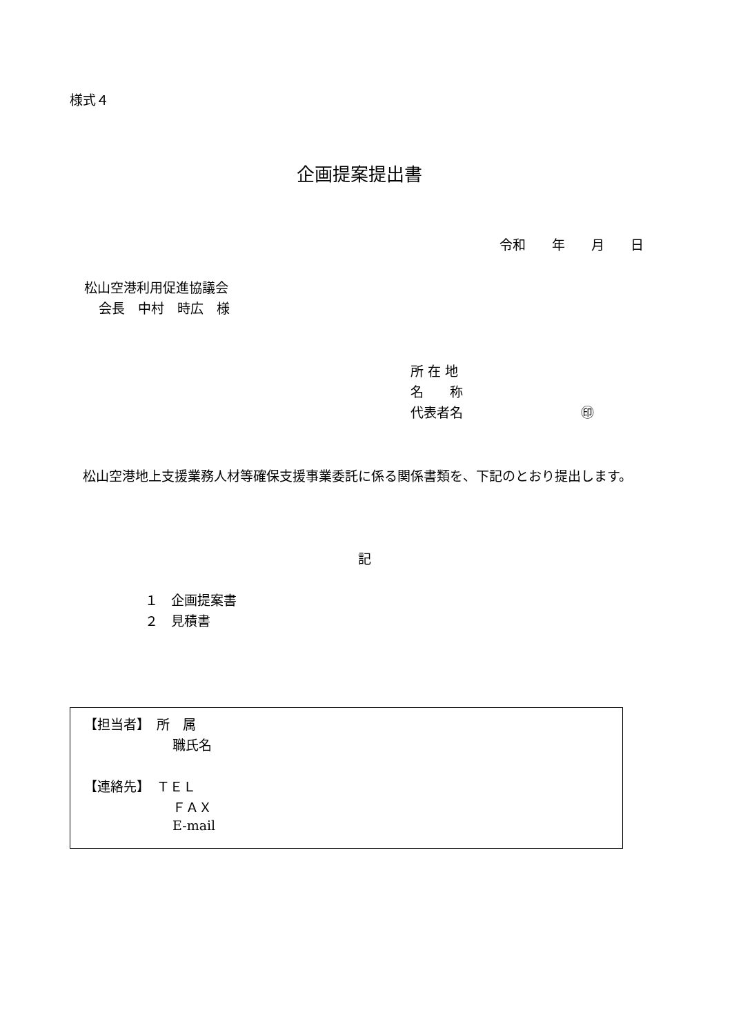様式４
企画提案提出書
令和　　年　　月　　日
松山空港利用促進協議会
会長　中村　時広　様
所 在 地
名　　称
代表者名　　　　　　　　　㊞
　松山空港地上支援業務人材等確保支援事業委託に係る関係書類を、下記のとおり提出します。
記
１　企画提案書
２　見積書
【担当者】　所　属
職氏名
【連絡先】　ＴＥＬ
ＦＡＸ
E-mail